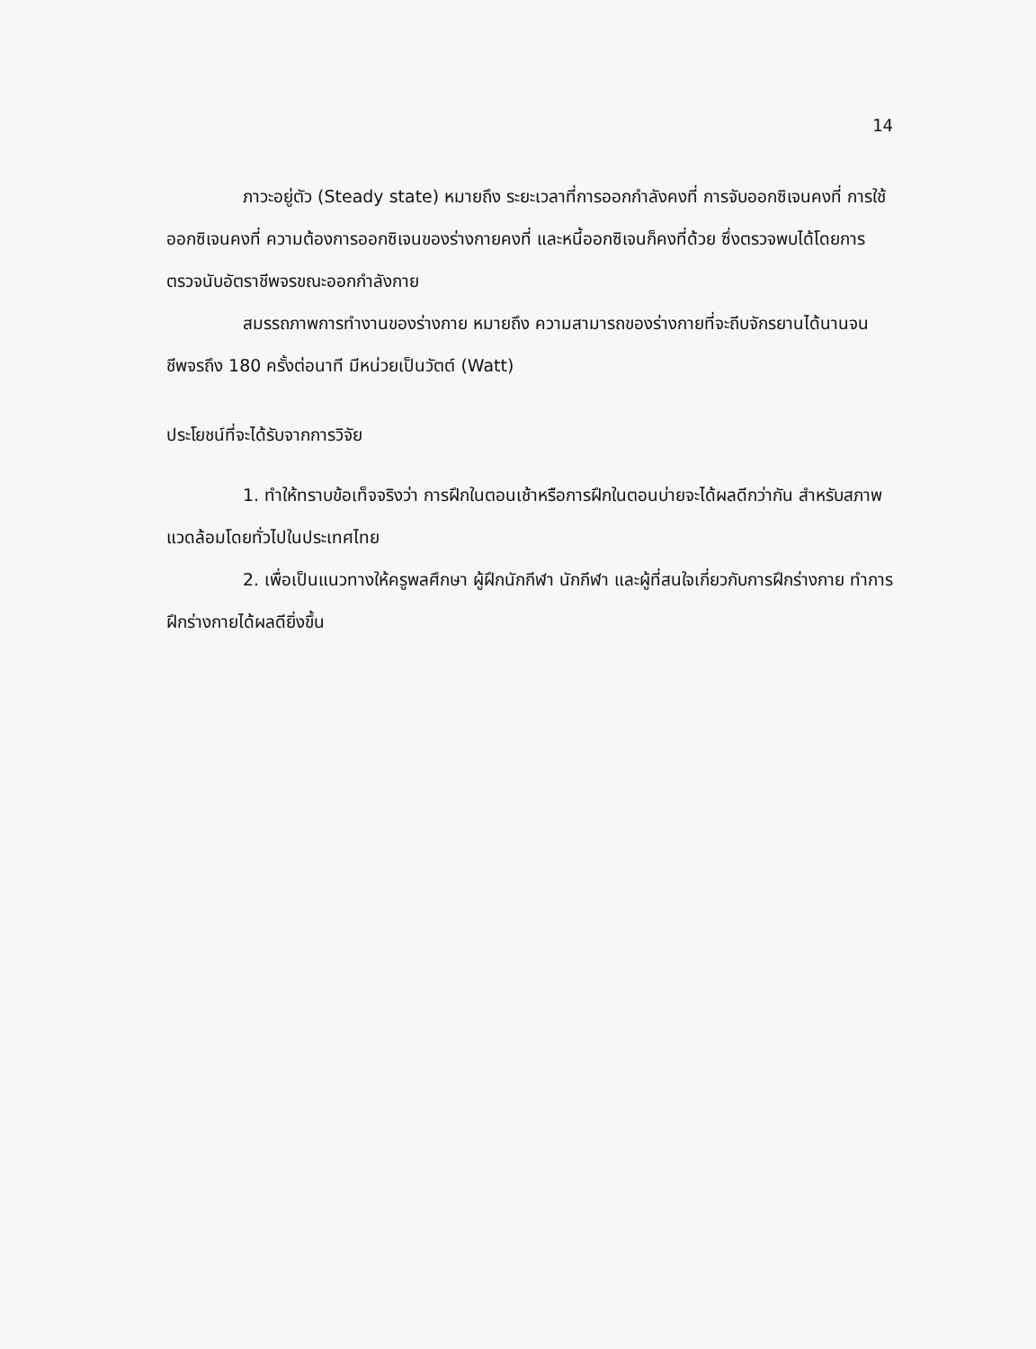14
ภาวะอยู่ตัว (Steady state) หมายถึง ระยะเวลาที่การออกกำลังคงที่ การจับออกซิเจนคงที่ การใช้ออกซิเจนคงที่ ความต้องการออกซิเจนของร่างกายคงที่ และหนี้ออกซิเจนก็คงที่ด้วย ซึ่งตรวจพบได้โดยการตรวจนับอัตราชีพจรขณะออกกำลังกาย
สมรรถภาพการทำงานของร่างกาย หมายถึง ความสามารถของร่างกายที่จะถีบจักรยานได้นานจนชีพจรถึง 180 ครั้งต่อนาที มีหน่วยเป็นวัตต์ (Watt)
ประโยชน์ที่จะได้รับจากการวิจัย
1. ทำให้ทราบข้อเท็จจริงว่า การฝึกในตอนเช้าหรือการฝึกในตอนบ่ายจะได้ผลดีกว่ากัน สำหรับสภาพแวดล้อมโดยทั่วไปในประเทศไทย
2. เพื่อเป็นแนวทางให้ครูพลศึกษา ผู้ฝึกนักกีฬา นักกีฬา และผู้ที่สนใจเกี่ยวกับการฝึกร่างกาย ทำการฝึกร่างกายได้ผลดียิ่งขึ้น